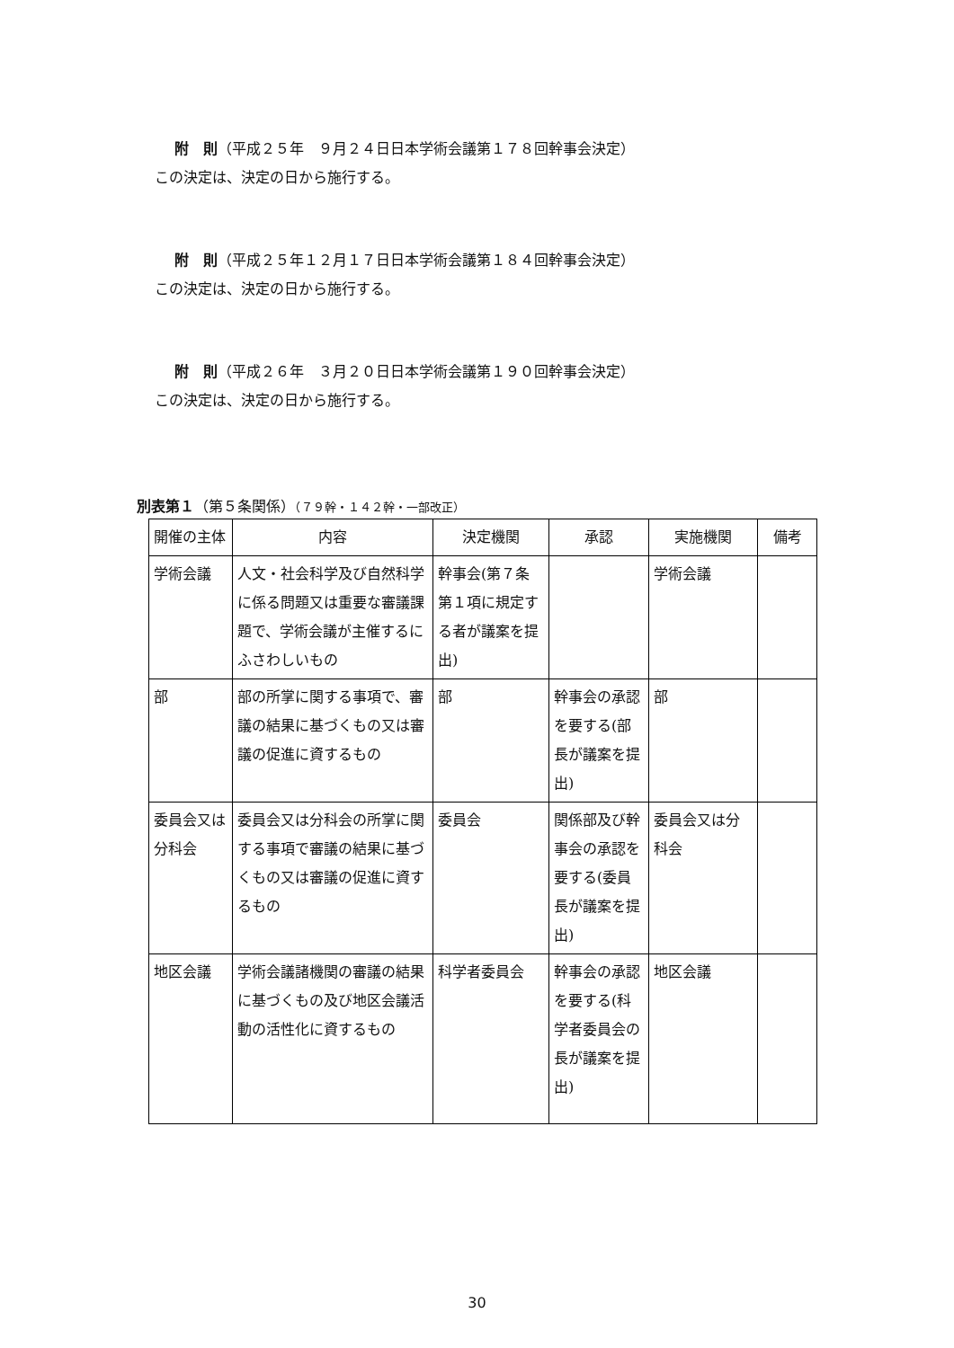附　則（平成２５年　９月２４日日本学術会議第１７８回幹事会決定）
この決定は、決定の日から施行する。
附　則（平成２５年１２月１７日日本学術会議第１８４回幹事会決定）
この決定は、決定の日から施行する。
附　則（平成２６年　３月２０日日本学術会議第１９０回幹事会決定）
この決定は、決定の日から施行する。
別表第１（第５条関係）（７９幹・１４２幹・一部改正）
| 開催の主体 | 内容 | 決定機関 | 承認 | 実施機関 | 備考 |
| 学術会議 | 人文・社会科学及び自然科学に係る問題又は重要な審議課題で、学術会議が主催するにふさわしいもの | 幹事会(第７条第１項に規定する者が議案を提出) | | 学術会議 | |
| 部 | 部の所掌に関する事項で、審議の結果に基づくもの又は審議の促進に資するもの | 部 | 幹事会の承認を要する(部長が議案を提出) | 部 | |
| 委員会又は分科会 | 委員会又は分科会の所掌に関する事項で審議の結果に基づくもの又は審議の促進に資するもの | 委員会 | 関係部及び幹事会の承認を要する(委員長が議案を提出) | 委員会又は分科会 | |
| 地区会議 | 学術会議諸機関の審議の結果に基づくもの及び地区会議活動の活性化に資するもの | 科学者委員会 | 幹事会の承認を要する(科学者委員会の長が議案を提出) | 地区会議 | |
30